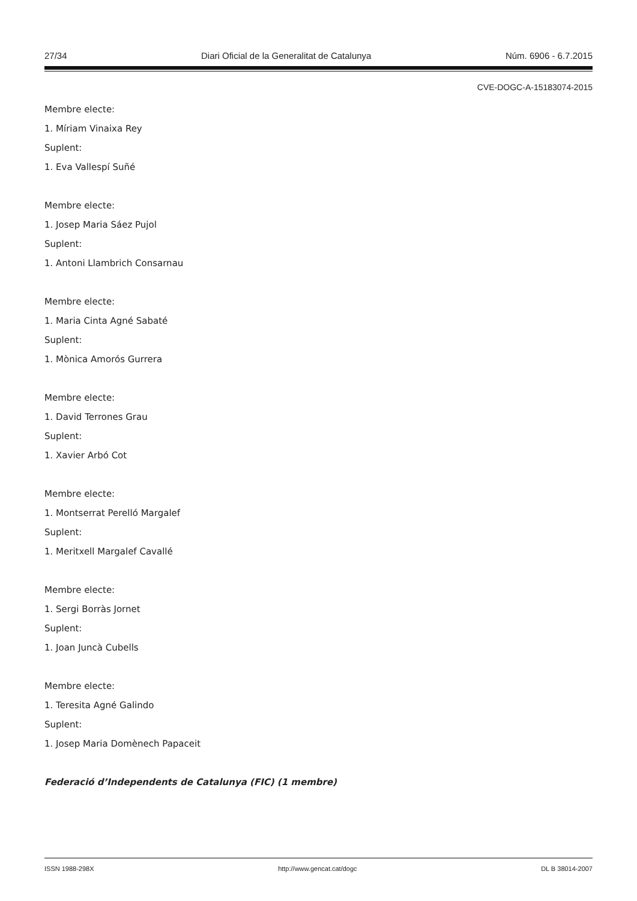27/34 Diari Oficial de la Generalitat de Catalunya Núm. 6906 - 6.7.2015
CVE-DOGC-A-15183074-2015
Membre electe:
1. Míriam Vinaixa Rey
Suplent:
1. Eva Vallespí Suñé
Membre electe:
1. Josep Maria Sáez Pujol
Suplent:
1. Antoni Llambrich Consarnau
Membre electe:
1. Maria Cinta Agné Sabaté
Suplent:
1. Mònica Amorós Gurrera
Membre electe:
1. David Terrones Grau
Suplent:
1. Xavier Arbó Cot
Membre electe:
1. Montserrat Perelló Margalef
Suplent:
1. Meritxell Margalef Cavallé
Membre electe:
1. Sergi Borràs Jornet
Suplent:
1. Joan Juncà Cubells
Membre electe:
1. Teresita Agné Galindo
Suplent:
1. Josep Maria Domènech Papaceit
Federació d’Independents de Catalunya (FIC) (1 membre)
ISSN 1988-298X http://www.gencat.cat/dogc DL B 38014-2007